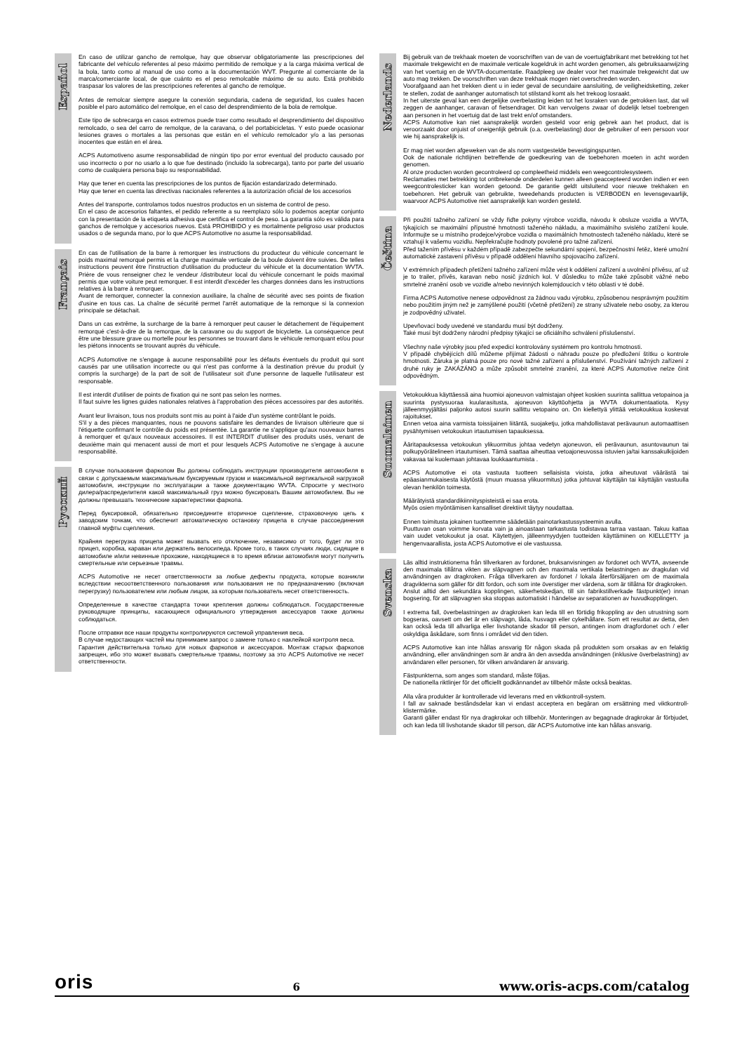Español
En caso de utilizar gancho de remolque, hay que observar obligatoriamente las prescripciones del fabricante del vehículo referentes al peso máximo permitido de remolque y a la carga máxima vertical de la bola, tanto como al manual de uso como a la documentación WVT. Pregunte al comerciante de la marca/comerciante local, de que cuánto es el peso remolcable máximo de su auto. Está prohibido traspasar los valores de las prescripciones referentes al gancho de remolque.
Antes de remolcar siempre asegure la conexión segundaria, cadena de seguridad, los cuales hacen posible el paro automático del remolque, en el caso del desprendimiento de la bola de remolque.
Este tipo de sobrecarga en casos extremos puede traer como resultado el desprendimiento del dispositivo remolcado, o sea del carro de remolque, de la caravana, o del portabicicletas. Y esto puede ocasionar lesiones graves o mortales a las personas que están en el vehículo remolcador y/o a las personas inocentes que están en el área.
ACPS Automotiveno asume responsabilidad de ningún tipo por error eventual del producto causado por uso incorrecto o por no usarlo a lo que fue destinado (incluido la sobrecarga), tanto por parte del usuario como de cualquiera persona bajo su responsabilidad.
Hay que tener en cuenta las prescripciones de los puntos de fijación estandarizado determinado.
Hay que tener en cuenta las directivas nacionales referentes a la autorización oficial de los accesorios
Antes del transporte, controlamos todos nuestros productos en un sistema de control de peso.
En el caso de accesorios faltantes, el pedido referente a su reemplazo sólo lo podemos aceptar conjunto con la presentación de la etiqueta adhesiva que certifica el control de peso. La garantía sólo es válida para ganchos de remolque y accesorios nuevos. Está PROHIBIDO y es mortalmente peligroso usar productos usados o de segunda mano, por lo que ACPS Automotive no asume la responsabilidad.
Français
En cas de l'utilisation de la barre à remorquer les instructions du producteur du véhicule concernant le poids maximal remorqué permis et la charge maximale verticale de la boule doivent être suivies. De telles instructions peuvent être l'instruction d'utilisation du producteur du véhicule et la documentation WVTA. Prière de vous renseigner chez le vendeur /distributeur local du véhicule concernant le poids maximal permis que votre voiture peut remorquer. Il est interdit d'excéder les charges données dans les instructions relatives à la barre à remorquer.
Avant de remorquer, connecter la connexion auxiliaire, la chaîne de sécurité avec ses points de fixation d'usine en tous cas. La chaîne de sécurité permet l'arrêt automatique de la remorque si la connexion principale se détachait.
Dans un cas extrême, la surcharge de la barre à remorquer peut causer le détachement de l'équipement remorqué c'est-à-dire de la remorque, de la caravane ou du support de bicyclette. La conséquence peut être une blessure grave ou mortelle pour les personnes se trouvant dans le véhicule remorquant et/ou pour les piétons innocents se trouvant auprès du véhicule.
ACPS Automotive ne s'engage à aucune responsabilité pour les défauts éventuels du produit qui sont causés par une utilisation incorrecte ou qui n'est pas conforme à la destination prévue du produit (y compris la surcharge) de la part de soit de l'utilisateur soit d'une personne de laquelle l'utilisateur est responsable.
Il est interdit d'utiliser de points de fixation qui ne sont pas selon les normes.
Il faut suivre les lignes guides nationales relatives à l'approbation des pièces accessoires par des autorités.
Avant leur livraison, tous nos produits sont mis au point à l'aide d'un système contrôlant le poids.
S'il y a des pièces manquantes, nous ne pouvons satisfaire les demandes de livraison ultérieure que si l'étiquette confirmant le contrôle du poids est présentée. La garantie ne s'applique qu'aux nouveaux barres à remorquer et qu'aux nouveaux accessoires. Il est INTERDIT d'utiliser des produits usés, venant de deuxième main qui menacent aussi de mort et pour lesquels ACPS Automotive ne s'engage à aucune responsabilité.
Русский
В случае пользования фаркопом Вы должны соблюдать инструкции производителя автомобиля в связи с допускаемым максимальным буксируемым грузом и максимальной вертикальной нагрузкой автомобиля, инструкции по эксплуатации а также документацию WVTA. Спросите у местного дилера/распределителя какой максимальный груз можно буксировать Вашим автомобилем. Вы не должны превышать технические характеристики фаркопа.
Перед буксировкой, обязательно присоедините вторичное сцепление, страховочную цепь к заводским точкам, что обеспечит автоматическую остановку прицепа в случае рассоединения главной муфты сцепления.
Крайняя перегрузка прицепа может вызвать его отключение, независимо от того, будет ли это прицеп, коробка, караван или держатель велосипеда. Кроме того, в таких случаях люди, сидящие в автомобиле и/или невинные прохожие, находящиеся в то время вблизи автомобиля могут получить смертельные или серьезные травмы.
ACPS Automotive не несет ответственности за любые дефекты продукта, которые возникли вследствии несоответственного пользования или пользования не по предназначению (включая перегрузку) пользователем или любым лицом, за которым пользователь несет ответственность.
Определенные в качестве стандарта точки крепления должны соблюдаться. Государственные руководящие принципы, касающиеся официального утверждения аксессуаров также должны соблюдаться.
После отправки все наши продукты контролируются системой управления веса.
В случае недостающих частей мы принимаем запрос о замене только с наклейкой контроля веса.
Гарантия действительна только для новых фаркопов и аксессуаров. Монтаж старых фаркопов запрещен, ибо это может вызвать смертельные травмы, поэтому за это ACPS Automotive не несет ответственности.
Nederlands
Bij gebruik van de trekhaak moeten de voorschriften van de van de voertuigfabrikant met betrekking tot het maximale trekgewicht en de maximale verticale kogeldruk in acht worden genomen, als gebruiksaanwijzing van het voertuig en de WVTA-documentatie. Raadpleeg uw dealer voor het maximale trekgewicht dat uw auto mag trekken. De voorschriften van deze trekhaak mogen niet overschreden worden.
Voorafgaand aan het trekken dient u in ieder geval de secundaire aansluiting, de veiligheidsketting, zeker te stellen, zodat de aanhanger automatisch tot stilstand komt als het trekoog losraakt.
In het uiterste geval kan een dergelijke overbelasting leiden tot het losraken van de getrokken last, dat wil zeggen de aanhanger, caravan of fietsendrager. Dit kan vervolgens zwaar of dodelijk letsel toebrengen aan personen in het voertuig dat de last trekt en/of omstanders.
ACPS Automotive kan niet aansprakelijk worden gesteld voor enig gebrek aan het product, dat is veroorzaakt door onjuist of oneigenlijk gebruik (o.a. overbelasting) door de gebruiker of een persoon voor wie hij aansprakelijk is.
Er mag niet worden afgeweken van de als norm vastgestelde bevestigingspunten.
Ook de nationale richtlijnen betreffende de goedkeuring van de toebehoren moeten in acht worden genomen.
Al onze producten worden gecontroleerd op compleetheid middels een weegcontrolesysteem.
Reclamaties met betrekking tot ontbrekende onderdelen kunnen alleen geaccepteerd worden indien er een weegcontrolesticker kan worden getoond. De garantie geldt uitsluitend voor nieuwe trekhaken en toebehoren. Het gebruik van gebruikte, tweedehands producten is VERBODEN en levensgevaarlijk, waarvoor ACPS Automotive niet aansprakelijk kan worden gesteld.
Čeština
Při použití tažného zařízení se vždy řiďte pokyny výrobce vozidla, návodu k obsluze vozidla a WVTA, týkajících se maximální přípustné hmotnosti taženého nákladu, a maximálního svislého zatížení koule. Informujte se u místního prodejce/výrobce vozidla o maximálních hmotnostech taženého nákladu, které se vztahují k vašemu vozidlu. Nepřekračujte hodnoty povolené pro tažné zařízení.
Před tažením přívěsu v každém případě zabezpečte sekundární spojení, bezpečnostní řetěz, které umožní automatické zastavení přívěsu v případě oddělení hlavního spojovacího zařízení.
V extrémních případech přetížení tažného zařízení může vést k oddělení zařízení a uvolnění přívěsu, ať už je to trailer, přívěs, karavan nebo nosič jízdních kol. V důsledku to může také způsobit vážné nebo smrtelné zranění osob ve vozidle a/nebo nevinných kolemjdoucích v této oblasti v té době.
Firma ACPS Automotive nenese odpovědnost za žádnou vadu výrobku, způsobenou nesprávným použitím nebo použitím jiným než je zamýšlené použití (včetně přetížení) ze strany uživatele nebo osoby, za kterou je zodpovědný uživatel.
Upevňovací body uvedené ve standardu musí být dodrženy.
Také musí být dodrženy národní předpisy týkající se oficiálního schválení příslušenství.
Všechny naše výrobky jsou před expedicí kontrolovány systémem pro kontrolu hmotnosti.
V případě chybějících dílů můžeme přijímat žádosti o náhradu pouze po předložení štítku o kontrole hmotnosti. Záruka je platná pouze pro nové tažné zařízení a příslušenství. Používání tažných zařízení z druhé ruky je ZAKÁZÁNO a může způsobit smrtelné zranění, za které ACPS Automotive nelze činit odpovědným.
Suomalainen
Vetokoukkua käyttäessä aina huomioi ajoneuvon valmistajan ohjeet koskien suurinta sallittua vetopainoa ja suurinta pystysuoraa kuularasitusta, ajoneuvon käyttöohjetta ja WVTA dokumentaatiota. Kysy jälleenmyyjältäsi paljonko autosi suurin sallittu vetopaino on. On kiellettyä ylittää vetokoukkua koskevat rajoitukset.
Ennen vetoa aina varmista toissijainen liitäntä, suojaketju, jotka mahdollistavat perävaunun automaattisen pysähtymisen vetokoukun irtautumisen tapauksessa.
Ääritapauksessa vetokoukun ylikuormitus johtaa vedetyn ajoneuvon, eli perävaunun, asuntovaunun tai polkupyörätelineen irtautumisen. Tämä saattaa aiheuttaa vetoajoneuvossa istuvien ja/tai kanssakulkijoiden vakavaa tai kuolemaan johtavaa loukkaantumista .
ACPS Automotive ei ota vastuuta tuotteen sellaisista vioista, jotka aiheutuvat väärästä tai epäasianmukaisesta käytöstä (muun muassa ylikuormitus) jotka johtuvat käyttäjän tai käyttäjän vastuulla olevan henkilön toimesta.
Määrätyistä standardikiinnityspisteistä ei saa erota.
Myös osien myöntämisen kansalliset direktiivit täytyy noudattaa.
Ennen toimitusta jokainen tuotteemme säädetään painotarkastussysteemin avulla.
Puuttuvan osan voimme korvata vain ja ainoastaan tarkastusta todistavaa tarraa vastaan. Takuu kattaa vain uudet vetokoukut ja osat. Käytettyjen, jälleenmyydyjen tuotteiden käyttäminen on KIELLETTY ja hengenvaarallista, josta ACPS Automotive ei ole vastuussa.
Svenska
Läs alltid instruktionerna från tillverkaren av fordonet, bruksanvisningen av fordonet och WVTA, avseende den maximala tillåtna vikten av släpvagnen och den maximala vertikala belastningen av dragkulan vid användningen av dragkroken. Fråga tillverkaren av fordonet / lokala återförsäljaren om de maximala dragvikterna som gäller för ditt fordon, och som inte överstiger mer värdena, som är tillåtna för dragkroken.
Anslut alltid den sekundära kopplingen, säkerhetskedjan, till sin fabrikstillverkade fästpunkt(er) innan bogsering, för att släpvagnen ska stoppas automatiskt i händelse av separationen av huvudkopplingen.
I extrema fall, överbelastningen av dragkroken kan leda till en förtidig frikoppling av den utrustning som bogseras, oavsett om det är en släpvagn, låda, husvagn eller cykelhållare. Som ett resultat av detta, den kan också leda till allvarliga eller livshotande skador till person, antingen inom dragfordonet och / eller oskyldiga åskådare, som finns i området vid den tiden.
ACPS Automotive kan inte hållas ansvarig för någon skada på produkten som orsakas av en felaktig användning, eller användningen som är andra än den avsedda användningen (inklusive överbelastning) av användaren eller personen, för vilken användaren är ansvarig.
Fästpunkterna, som anges som standard, måste följas.
De nationella riktlinjer för det officiellt godkännandet av tillbehör måste också beaktas.
Alla våra produkter är kontrollerade vid leverans med en viktkontroll-system.
I fall av saknade beståndsdelar kan vi endast acceptera en begäran om ersättning med viktkontroll-klistermärke.
Garanti gäller endast för nya dragkrokar och tillbehör. Monteringen av begagnade dragkrokar är förbjudet, och kan leda till livshotande skador till person, där ACPS Automotive inte kan hållas ansvarig.
oris 6 www.oris-acps.com/catalog